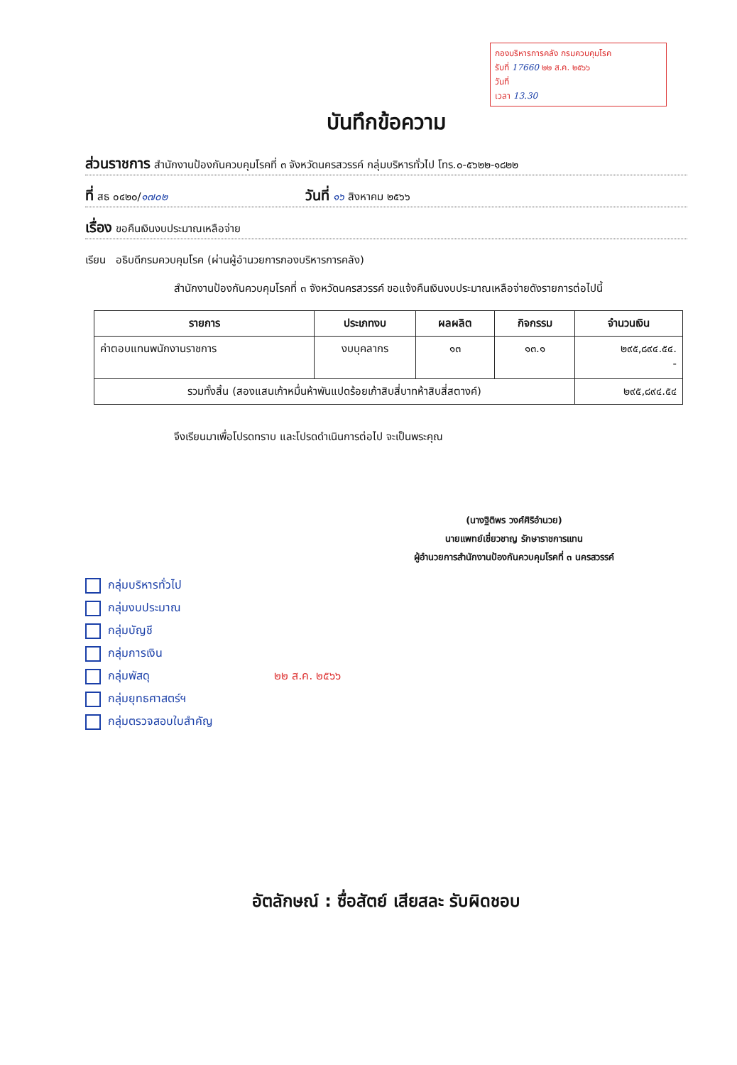กองบริหารการคลัง กรมควบคุมโรค
รับที่ 17660 ๒๒ ส.ค. ๒๕๖๖
วันที่
เวลา 13.30
บันทึกข้อความ
ส่วนราชการ สำนักงานป้องกันควบคุมโรคที่ ๓ จังหวัดนครสวรรค์ กลุ่มบริหารทั่วไป โทร.๐-๕๖๒๒-๑๘๒๒
ที่ สธ ๐๔๒๐/๑๗๐๒ วันที่ ๑๖ สิงหาคม ๒๕๖๖
เรื่อง ขอคืนเงินงบประมาณเหลือจ่าย
เรียน อธิบดีกรมควบคุมโรค (ผ่านผู้อำนวยการกองบริหารการคลัง)
สำนักงานป้องกันควบคุมโรคที่ ๓ จังหวัดนครสวรรค์ ขอแจ้งคืนเงินงบประมาณเหลือจ่ายดังรายการต่อไปนี้
| รายการ | ประเภทงบ | ผลผลิต | กิจกรรม | จำนวนเงิน |
| --- | --- | --- | --- | --- |
| ค่าตอบแทนพนักงานราชการ | งบบุคลากร | ๑๓ | ๑๓.๑ | ๒๙๕,๘๙๔.๕๔. - |
| รวมทั้งสิ้น (สองแสนเก้าหมื่นห้าพันแปดร้อยเก้าสิบสี่บาทห้าสิบสี่สตางค์) | | | | ๒๙๕,๘๙๔.๕๔ |
จึงเรียนมาเพื่อโปรดทราบ และโปรดดำเนินการต่อไป จะเป็นพระคุณ
(นางฐิติพร วงศ์ศิริอำนวย)
นายแพทย์เชี่ยวชาญ รักษาราชการแทน
ผู้อำนวยการสำนักงานป้องกันควบคุมโรคที่ ๓ นครสวรรค์
กลุ่มบริหารทั่วไป
กลุ่มงบประมาณ
กลุ่มบัญชี
กลุ่มการเงิน
กลุ่มพัสดุ ๒๒ ส.ค. ๒๕๖๖
กลุ่มยุทธศาสตร์ฯ
กลุ่มตรวจสอบใบสำคัญ
อัตลักษณ์ : ซื่อสัตย์ เสียสละ รับผิดชอบ